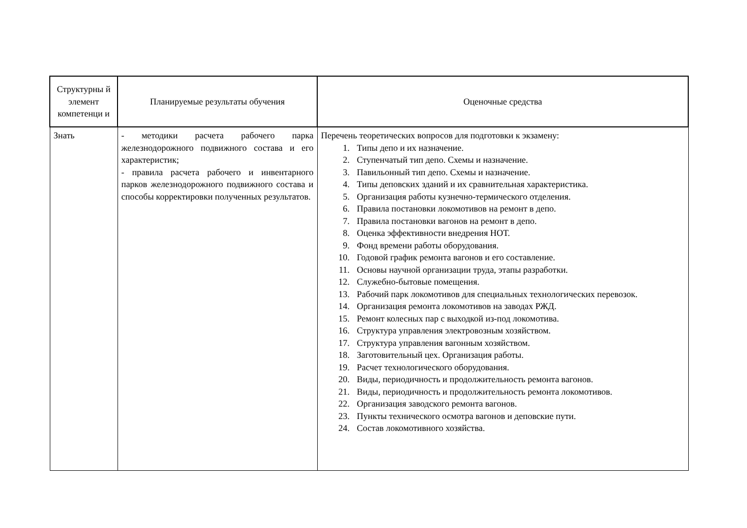| Структурны й элемент компетенци и | Планируемые результаты обучения | Оценочные средства |
| --- | --- | --- |
| Знать | - методики расчета рабочего парка железнодорожного подвижного состава и его характеристик; - правила расчета рабочего и инвентарного парков железнодорожного подвижного состава и способы корректировки полученных результатов. | Перечень теоретических вопросов для подготовки к экзамену: 1. Типы депо и их назначение. 2. Ступенчатый тип депо. Схемы и назначение. 3. Павильонный тип депо. Схемы и назначение. 4. Типы деповских зданий и их сравнительная характеристика. 5. Организация работы кузнечно-термического отделения. 6. Правила постановки локомотивов на ремонт в депо. 7. Правила постановки вагонов на ремонт в депо. 8. Оценка эффективности внедрения НОТ. 9. Фонд времени работы оборудования. 10. Годовой график ремонта вагонов и его составление. 11. Основы научной организации труда, этапы разработки. 12. Служебно-бытовые помещения. 13. Рабочий парк локомотивов для специальных технологических перевозок. 14. Организация ремонта локомотивов на заводах РЖД. 15. Ремонт колесных пар с выходкой из-под локомотива. 16. Структура управления электровозным хозяйством. 17. Структура управления вагонным хозяйством. 18. Заготовительный цех. Организация работы. 19. Расчет технологического оборудования. 20. Виды, периодичность и продолжительность ремонта вагонов. 21. Виды, периодичность и продолжительность ремонта локомотивов. 22. Организация заводского ремонта вагонов. 23. Пункты технического осмотра вагонов и деповские пути. 24. Состав локомотивного хозяйства. |